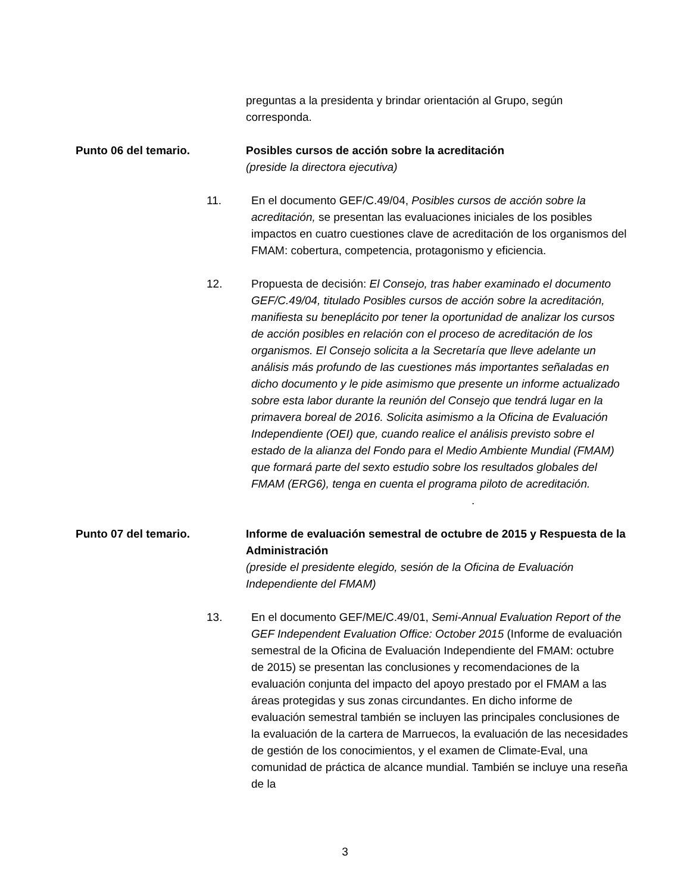preguntas a la presidenta y brindar orientación al Grupo, según corresponda.
Punto 06 del temario. Posibles cursos de acción sobre la acreditación
(preside la directora ejecutiva)
11. En el documento GEF/C.49/04, Posibles cursos de acción sobre la acreditación, se presentan las evaluaciones iniciales de los posibles impactos en cuatro cuestiones clave de acreditación de los organismos del FMAM: cobertura, competencia, protagonismo y eficiencia.
12. Propuesta de decisión: El Consejo, tras haber examinado el documento GEF/C.49/04, titulado Posibles cursos de acción sobre la acreditación, manifiesta su beneplácito por tener la oportunidad de analizar los cursos de acción posibles en relación con el proceso de acreditación de los organismos. El Consejo solicita a la Secretaría que lleve adelante un análisis más profundo de las cuestiones más importantes señaladas en dicho documento y le pide asimismo que presente un informe actualizado sobre esta labor durante la reunión del Consejo que tendrá lugar en la primavera boreal de 2016. Solicita asimismo a la Oficina de Evaluación Independiente (OEI) que, cuando realice el análisis previsto sobre el estado de la alianza del Fondo para el Medio Ambiente Mundial (FMAM) que formará parte del sexto estudio sobre los resultados globales del FMAM (ERG6), tenga en cuenta el programa piloto de acreditación.
.
Punto 07 del temario. Informe de evaluación semestral de octubre de 2015 y Respuesta de la Administración
(preside el presidente elegido, sesión de la Oficina de Evaluación Independiente del FMAM)
13. En el documento GEF/ME/C.49/01, Semi-Annual Evaluation Report of the GEF Independent Evaluation Office: October 2015 (Informe de evaluación semestral de la Oficina de Evaluación Independiente del FMAM: octubre de 2015) se presentan las conclusiones y recomendaciones de la evaluación conjunta del impacto del apoyo prestado por el FMAM a las áreas protegidas y sus zonas circundantes. En dicho informe de evaluación semestral también se incluyen las principales conclusiones de la evaluación de la cartera de Marruecos, la evaluación de las necesidades de gestión de los conocimientos, y el examen de Climate-Eval, una comunidad de práctica de alcance mundial. También se incluye una reseña de la
3